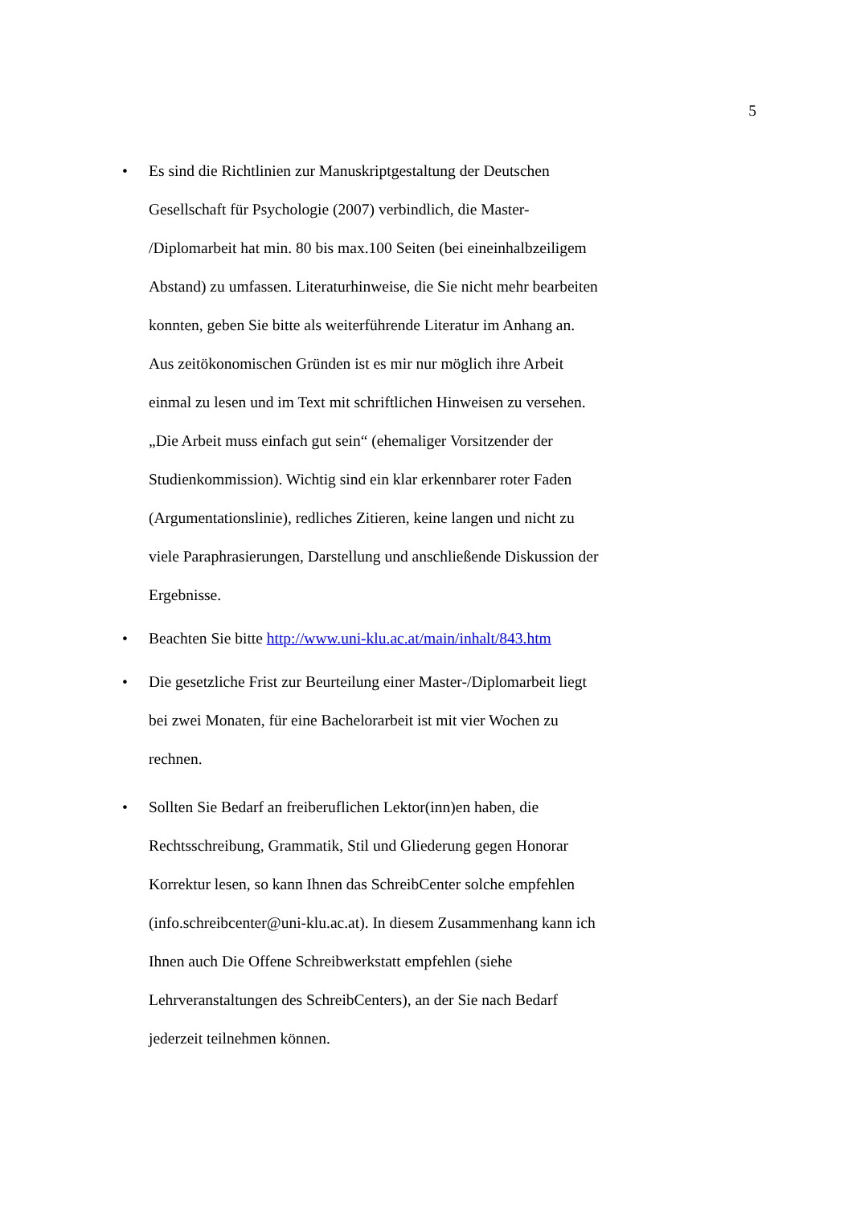5
• Es sind die Richtlinien zur Manuskriptgestaltung der Deutschen Gesellschaft für Psychologie (2007) verbindlich, die Master-
/Diplomarbeit hat min. 80 bis max.100 Seiten (bei eineinhalbzeiligem Abstand) zu umfassen. Literaturhinweise, die Sie nicht mehr bearbeiten konnten, geben Sie bitte als weiterführende Literatur im Anhang an. Aus zeitökonomischen Gründen ist es mir nur möglich ihre Arbeit einmal zu lesen und im Text mit schriftlichen Hinweisen zu versehen. „Die Arbeit muss einfach gut sein“ (ehemaliger Vorsitzender der Studienkommission). Wichtig sind ein klar erkennbarer roter Faden (Argumentationslinie), redliches Zitieren, keine langen und nicht zu viele Paraphrasierungen, Darstellung und anschließende Diskussion der Ergebnisse.
• Beachten Sie bitte http://www.uni-klu.ac.at/main/inhalt/843.htm
• Die gesetzliche Frist zur Beurteilung einer Master-/Diplomarbeit liegt bei zwei Monaten, für eine Bachelorarbeit ist mit vier Wochen zu rechnen.
• Sollten Sie Bedarf an freiberuflichen Lektor(inn)en haben, die Rechtsschreibung, Grammatik, Stil und Gliederung gegen Honorar Korrektur lesen, so kann Ihnen das SchreibCenter solche empfehlen (info.schreibcenter@uni-klu.ac.at). In diesem Zusammenhang kann ich Ihnen auch Die Offene Schreibwerkstatt empfehlen (siehe Lehrveranstaltungen des SchreibCenters), an der Sie nach Bedarf jederzeit teilnehmen können.